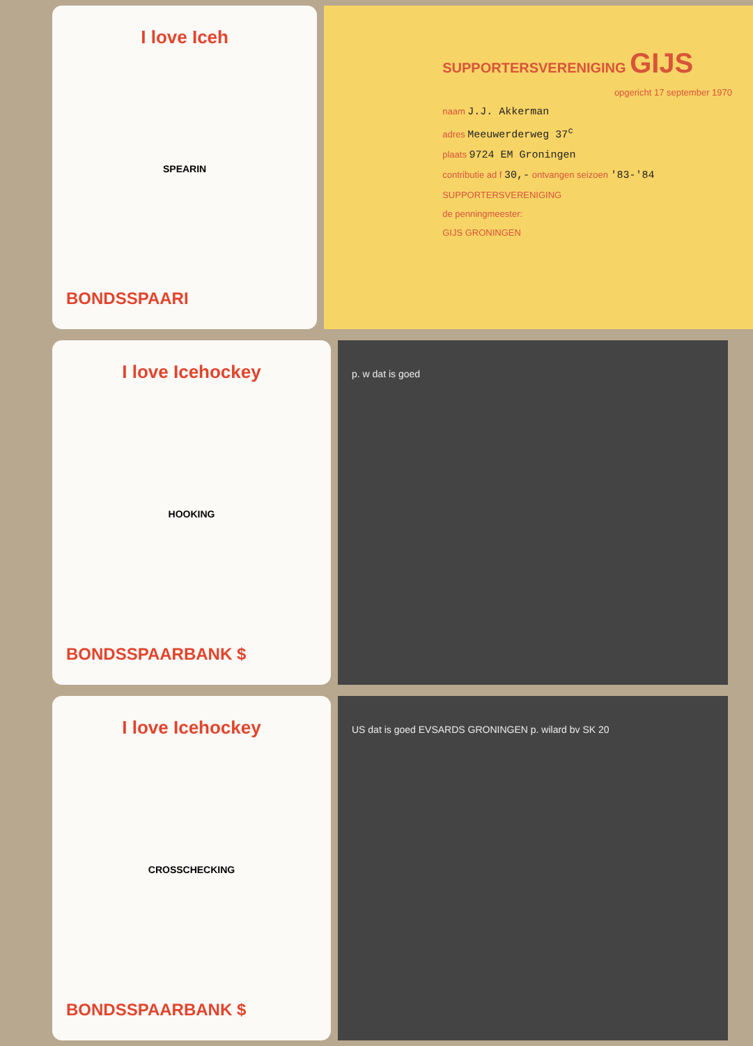I love Iceh
SPEARIN
BONDSSPAARI
SUPPORTERSVERENIGING GIJS
opgericht 17 september 1970
naam J.J. Akkerman
adres Meeuwerderweg 37<sup>c</sup>
plaats 9724 EM Groningen
contributie ad f 30,- ontvangen seizoen '83-'84
SUPPORTERSVERENIGING
de penningmeester:
GIJS GRONINGEN
I love Icehockey
HOOKING
BONDSSPAARBANK $
p. w dat is goed
I love Icehockey
CROSSCHECKING
BONDSSPAARBANK $
US dat is goed EVSARDS GRONINGEN p. wilard bv SK 20